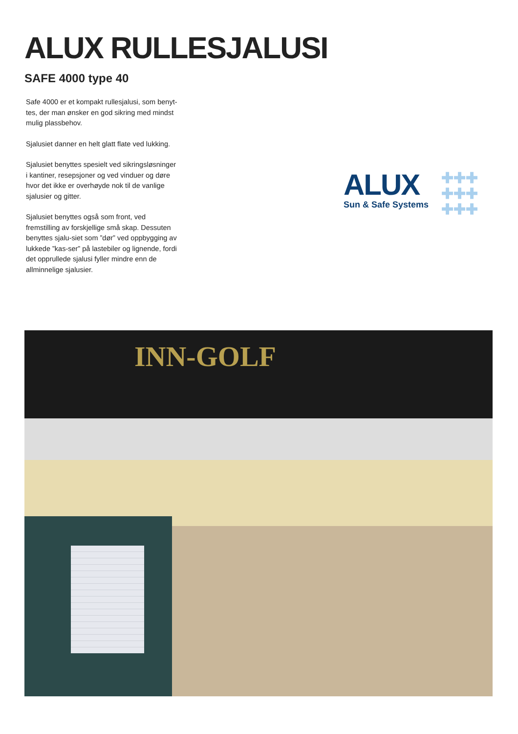ALUX RULLESJALUSI
SAFE 4000 type 40
Safe 4000 er et kompakt rullesjalusi, som benyt-tes, der man ønsker en god sikring med mindst mulig plassbehov.
Sjalusiet danner en helt glatt flate ved lukking.
Sjalusiet benyttes spesielt ved sikringsløsninger i kantiner, resepsjoner og ved vinduer og døre hvor det ikke er overhøyde nok til de vanlige sjalusier og gitter.
Sjalusiet benyttes også som front, ved fremstilling av forskjellige små skap. Dessuten benyttes sjalu-siet som ”dør” ved oppbygging av lukkede ”kas-ser” på lastebiler og lignende, fordi det opprullede sjalusi fyller mindre enn de allminnelige sjalusier.
ALUX
Sun & Safe Systems
✚✚✚
✚✚✚
✚✚✚
INN-GOLF